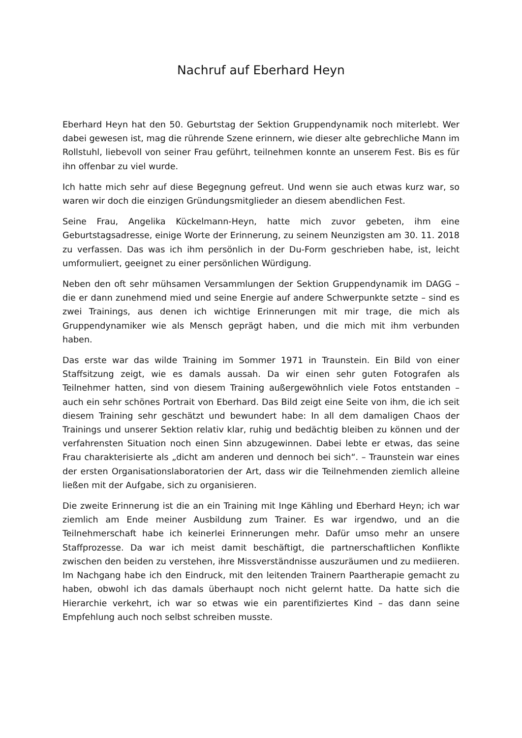Nachruf auf Eberhard Heyn
Eberhard Heyn hat den 50. Geburtstag der Sektion Gruppendynamik noch miterlebt. Wer dabei gewesen ist, mag die rührende Szene erinnern, wie dieser alte gebrechliche Mann im Rollstuhl, liebevoll von seiner Frau geführt, teilnehmen konnte an unserem Fest. Bis es für ihn offenbar zu viel wurde.
Ich hatte mich sehr auf diese Begegnung gefreut. Und wenn sie auch etwas kurz war, so waren wir doch die einzigen Gründungsmitglieder an diesem abendlichen Fest.
Seine Frau, Angelika Kückelmann-Heyn, hatte mich zuvor gebeten, ihm eine Geburtstagsadresse, einige Worte der Erinnerung, zu seinem Neunzigsten am 30. 11. 2018 zu verfassen. Das was ich ihm persönlich in der Du-Form geschrieben habe, ist, leicht umformuliert, geeignet zu einer persönlichen Würdigung.
Neben den oft sehr mühsamen Versammlungen der Sektion Gruppendynamik im DAGG – die er dann zunehmend mied und seine Energie auf andere Schwerpunkte setzte – sind es zwei Trainings, aus denen ich wichtige Erinnerungen mit mir trage, die mich als Gruppendynamiker wie als Mensch geprägt haben, und die mich mit ihm verbunden haben.
Das erste war das wilde Training im Sommer 1971 in Traunstein. Ein Bild von einer Staffsitzung zeigt, wie es damals aussah. Da wir einen sehr guten Fotografen als Teilnehmer hatten, sind von diesem Training außergewöhnlich viele Fotos entstanden – auch ein sehr schönes Portrait von Eberhard. Das Bild zeigt eine Seite von ihm, die ich seit diesem Training sehr geschätzt und bewundert habe: In all dem damaligen Chaos der Trainings und unserer Sektion relativ klar, ruhig und bedächtig bleiben zu können und der verfahrensten Situation noch einen Sinn abzugewinnen. Dabei lebte er etwas, das seine Frau charakterisierte als „dicht am anderen und dennoch bei sich“. – Traunstein war eines der ersten Organisationslaboratorien der Art, dass wir die Teilnehmenden ziemlich alleine ließen mit der Aufgabe, sich zu organisieren.
Die zweite Erinnerung ist die an ein Training mit Inge Kähling und Eberhard Heyn; ich war ziemlich am Ende meiner Ausbildung zum Trainer. Es war irgendwo, und an die Teilnehmerschaft habe ich keinerlei Erinnerungen mehr. Dafür umso mehr an unsere Staffprozesse. Da war ich meist damit beschäftigt, die partnerschaftlichen Konflikte zwischen den beiden zu verstehen, ihre Missverständnisse auszuräumen und zu mediieren. Im Nachgang habe ich den Eindruck, mit den leitenden Trainern Paartherapie gemacht zu haben, obwohl ich das damals überhaupt noch nicht gelernt hatte. Da hatte sich die Hierarchie verkehrt, ich war so etwas wie ein parentifiziertes Kind – das dann seine Empfehlung auch noch selbst schreiben musste.